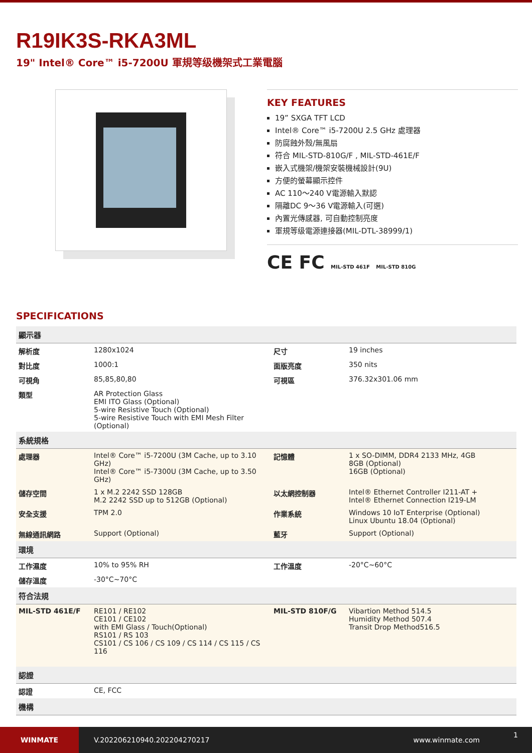R19IK3S-RKA3ML
19" Intel® Core™ i5-7200U 軍規等级機架式工業電腦
KEY FEATURES
19” SXGA TFT LCD
Intel® Core™ i5-7200U 2.5 GHz 處理器
防腐蝕外殼/無風扇
符合 MIL-STD-810G/F , MIL-STD-461E/F
嵌入式機架/機架安裝機械設計(9U)
方便的螢幕顯示控件
AC 110～240 V電源輸入默認
隔離DC 9～36 V電源輸入(可選)
內置光傳感器, 可自動控制亮度
軍規等级電源連接器(MIL-DTL-38999/1)
CE FC MIL-STD 461F MIL-STD 810G
SPECIFICATIONS
| 顯示器 | | | |
| --- | --- | --- | --- |
| 解析度 | 1280x1024 | 尺寸 | 19 inches |
| 對比度 | 1000:1 | 面版亮度 | 350 nits |
| 可視角 | 85,85,80,80 | 可視區 | 376.32x301.06 mm |
| 類型 | AR Protection Glass EMI ITO Glass (Optional) 5-wire Resistive Touch (Optional) 5-wire Resistive Touch with EMI Mesh Filter (Optional) | | |
| 系統規格 | | | |
| 處理器 | Intel® Core™ i5-7200U (3M Cache, up to 3.10 GHz) Intel® Core™ i5-7300U (3M Cache, up to 3.50 GHz) | 記憶體 | 1 x SO-DIMM, DDR4 2133 MHz, 4GB 8GB (Optional) 16GB (Optional) |
| 儲存空間 | 1 x M.2 2242 SSD 128GB M.2 2242 SSD up to 512GB (Optional) | 以太網控制器 | Intel® Ethernet Controller I211-AT + Intel® Ethernet Connection I219-LM |
| 安全支援 | TPM 2.0 | 作業系統 | Windows 10 IoT Enterprise (Optional) Linux Ubuntu 18.04 (Optional) |
| 無線通訊網路 | Support (Optional) | 藍牙 | Support (Optional) |
| 環境 | | | |
| 工作濕度 | 10% to 95% RH | 工作溫度 | -20°C~60°C |
| 儲存溫度 | -30°C~70°C | | |
| 符合法規 | | | |
| MIL-STD 461E/F | RE101 / RE102 CE101 / CE102 with EMI Glass / Touch(Optional) RS101 / RS 103 CS101 / CS 106 / CS 109 / CS 114 / CS 115 / CS 116 | MIL-STD 810F/G | Vibartion Method 514.5 Humidity Method 507.4 Transit Drop Method516.5 |
| 認證 | | | |
| 認證 | CE, FCC | | |
| 機構 | | | |
WINMATE
V.202206210940.202204270217 www.winmate.com
1